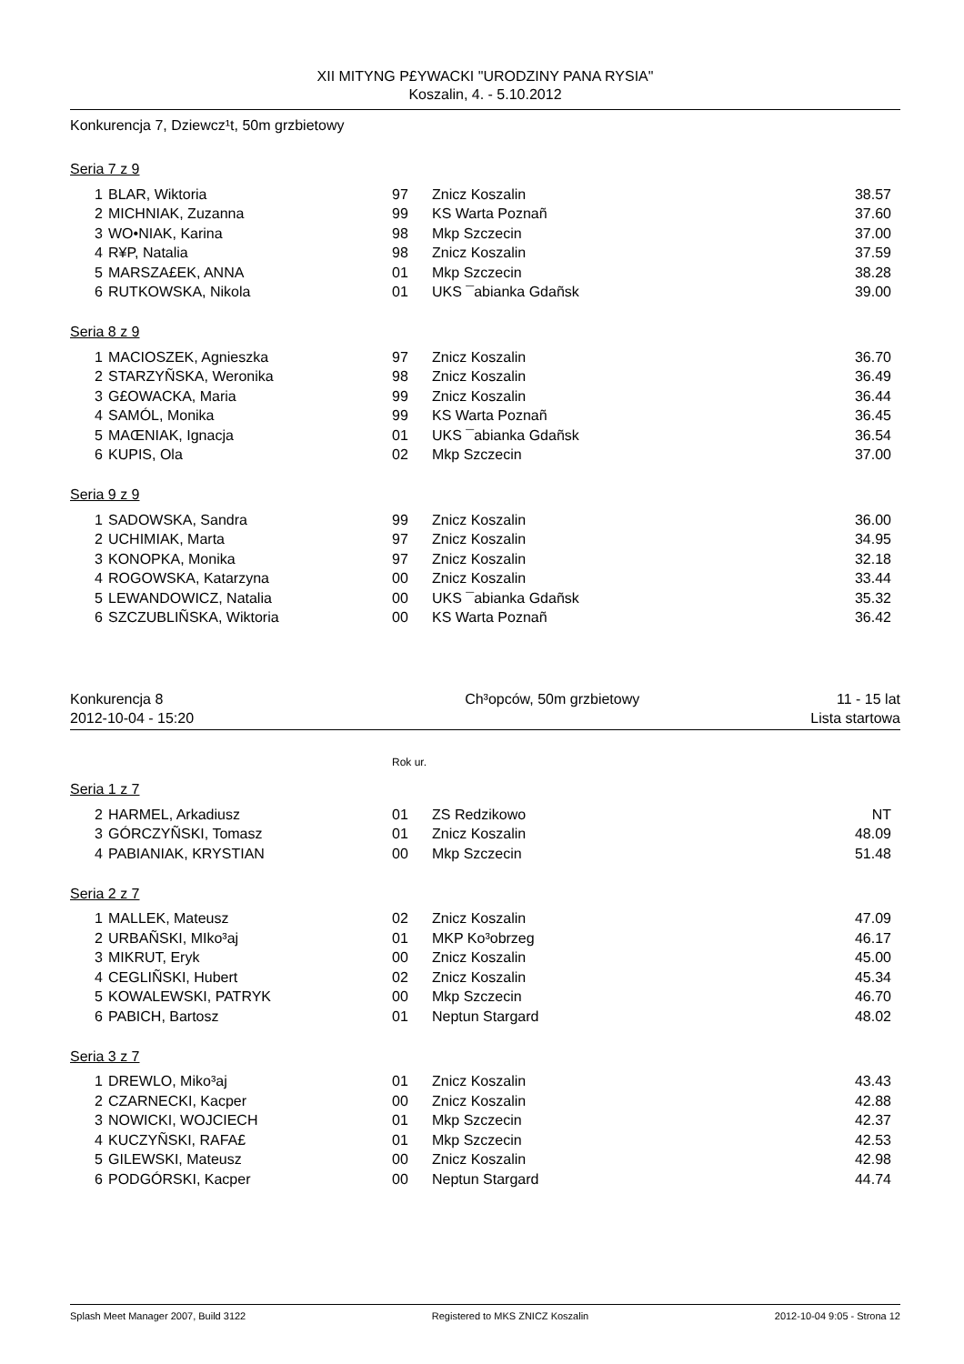XII MITYNG P£YWACKI "URODZINY PANA RYSIA"
Koszalin, 4. - 5.10.2012
Konkurencja 7, Dziewcz¹t, 50m grzbietowy
Seria 7 z 9
| 1 | BLAR, Wiktoria | 97 | Znicz Koszalin | 38.57 |
| 2 | MICHNIAK, Zuzanna | 99 | KS Warta Poznañ | 37.60 |
| 3 | WO•NIAK, Karina | 98 | Mkp Szczecin | 37.00 |
| 4 | R¥P, Natalia | 98 | Znicz Koszalin | 37.59 |
| 5 | MARSZA£EK, ANNA | 01 | Mkp Szczecin | 38.28 |
| 6 | RUTKOWSKA, Nikola | 01 | UKS ¯abianka Gdañsk | 39.00 |
Seria 8 z 9
| 1 | MACIOSZEK, Agnieszka | 97 | Znicz Koszalin | 36.70 |
| 2 | STARZYÑSKA, Weronika | 98 | Znicz Koszalin | 36.49 |
| 3 | G£OWACKA, Maria | 99 | Znicz Koszalin | 36.44 |
| 4 | SAMÓL, Monika | 99 | KS Warta Poznañ | 36.45 |
| 5 | MAŒNIAK, Ignacja | 01 | UKS ¯abianka Gdañsk | 36.54 |
| 6 | KUPIS, Ola | 02 | Mkp Szczecin | 37.00 |
Seria 9 z 9
| 1 | SADOWSKA, Sandra | 99 | Znicz Koszalin | 36.00 |
| 2 | UCHIMIAK, Marta | 97 | Znicz Koszalin | 34.95 |
| 3 | KONOPKA, Monika | 97 | Znicz Koszalin | 32.18 |
| 4 | ROGOWSKA, Katarzyna | 00 | Znicz Koszalin | 33.44 |
| 5 | LEWANDOWICZ, Natalia | 00 | UKS ¯abianka Gdañsk | 35.32 |
| 6 | SZCZUBLIÑSKA, Wiktoria | 00 | KS Warta Poznañ | 36.42 |
Konkurencja 8
2012-10-04 - 15:20
Ch³opców, 50m grzbietowy 11 - 15 lat
Lista startowa
Rok ur.
Seria 1 z 7
| 2 | HARMEL, Arkadiusz | 01 | ZS Redzikowo | NT |
| 3 | GÓRCZYÑSKI, Tomasz | 01 | Znicz Koszalin | 48.09 |
| 4 | PABIANIAK, KRYSTIAN | 00 | Mkp Szczecin | 51.48 |
Seria 2 z 7
| 1 | MALLEK, Mateusz | 02 | Znicz Koszalin | 47.09 |
| 2 | URBAÑSKI, MIko³aj | 01 | MKP Ko³obrzeg | 46.17 |
| 3 | MIKRUT, Eryk | 00 | Znicz Koszalin | 45.00 |
| 4 | CEGLIÑSKI, Hubert | 02 | Znicz Koszalin | 45.34 |
| 5 | KOWALEWSKI, PATRYK | 00 | Mkp Szczecin | 46.70 |
| 6 | PABICH, Bartosz | 01 | Neptun Stargard | 48.02 |
Seria 3 z 7
| 1 | DREWLO, Miko³aj | 01 | Znicz Koszalin | 43.43 |
| 2 | CZARNECKI, Kacper | 00 | Znicz Koszalin | 42.88 |
| 3 | NOWICKI, WOJCIECH | 01 | Mkp Szczecin | 42.37 |
| 4 | KUCZYÑSKI, RAFA£ | 01 | Mkp Szczecin | 42.53 |
| 5 | GILEWSKI, Mateusz | 00 | Znicz Koszalin | 42.98 |
| 6 | PODGÓRSKI, Kacper | 00 | Neptun Stargard | 44.74 |
Splash Meet Manager 2007, Build 3122 Registered to MKS ZNICZ Koszalin 2012-10-04 9:05 - Strona 12